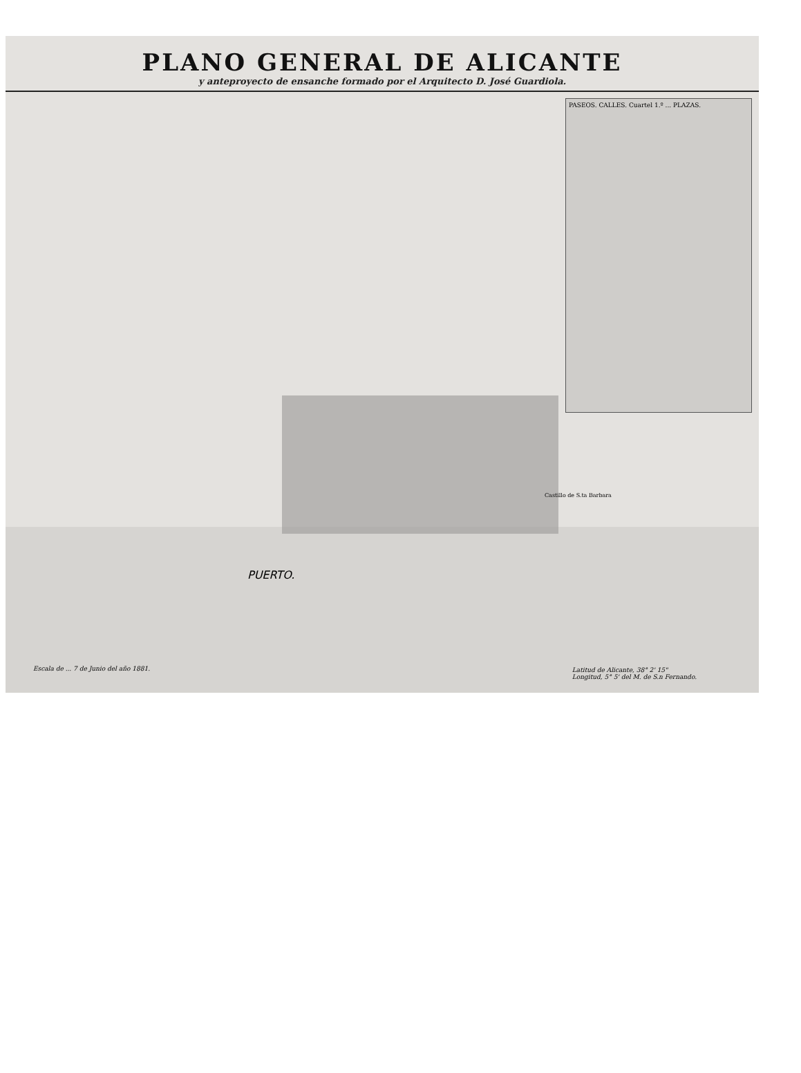PLANO GENERAL DE ALICANTE
y anteproyecto de ensanche formado por el Arquitecto D. José Guardiola.
PASEOS. CALLES. Cuartel 1.º ... PLAZAS.
Castillo de S.ta Barbara
PUERTO.
Escala de ... 7 de Junio del año 1881.
Latitud de Alicante, 38° 2' 15"
Longitud, 5° 5' del M. de S.n Fernando.